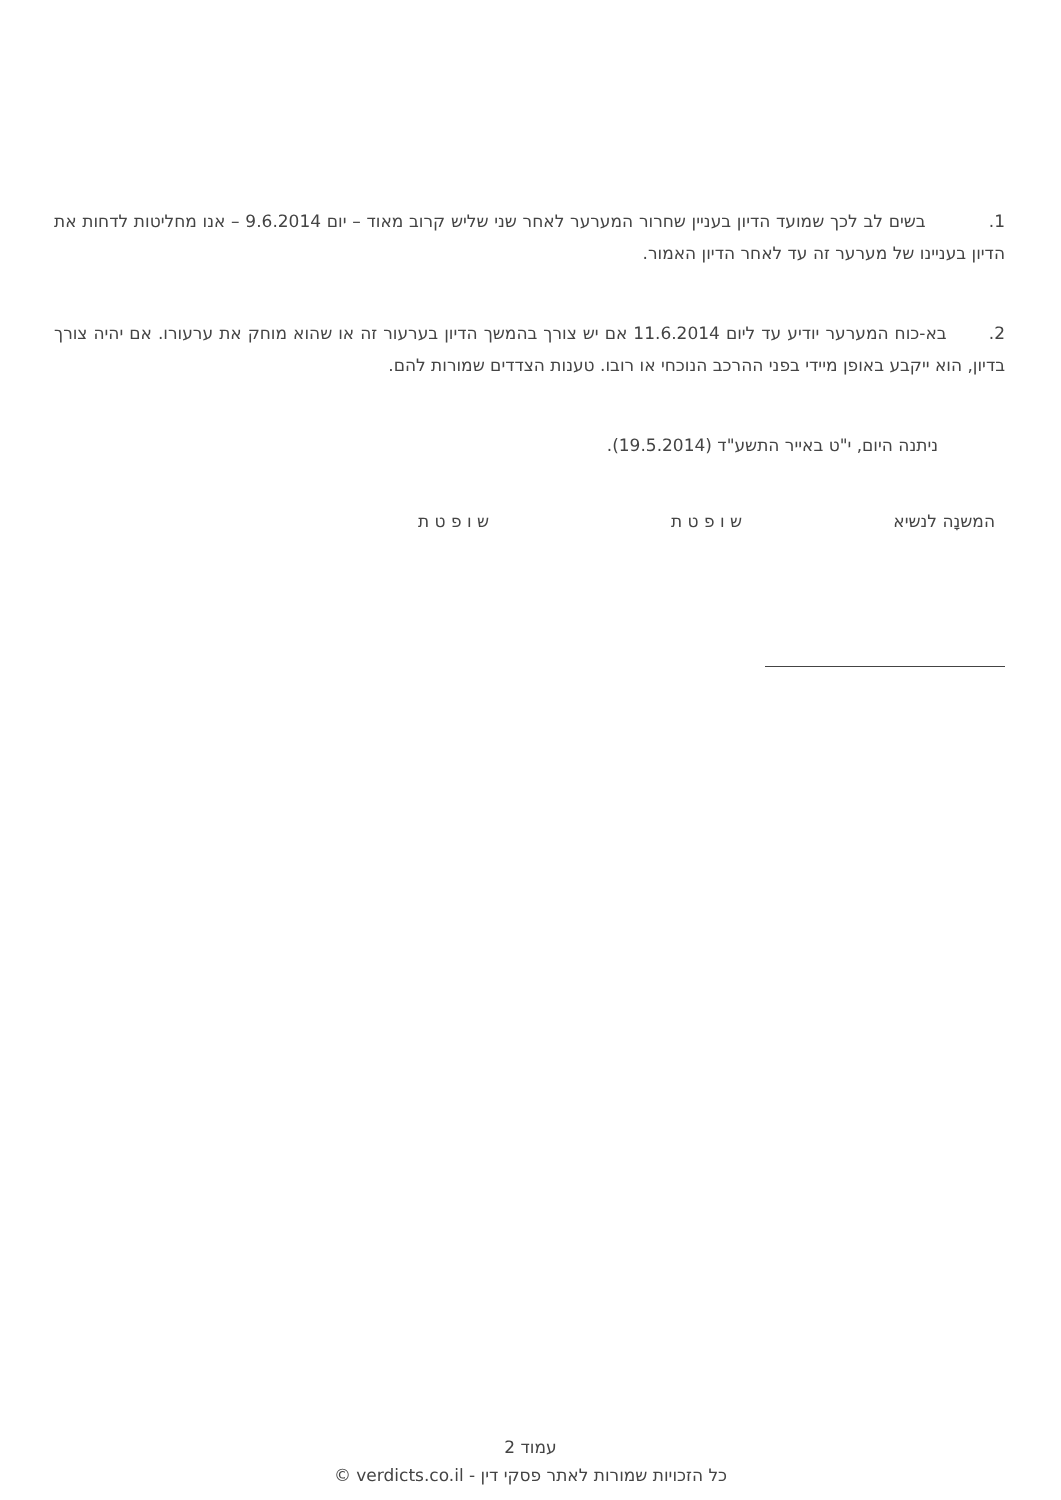1. בשים לב לכך שמועד הדיון בעניין שחרור המערער לאחר שני שליש קרוב מאוד – יום 9.6.2014 – אנו מחליטות לדחות את הדיון בעניינו של מערער זה עד לאחר הדיון האמור.
2. בא-כוח המערער יודיע עד ליום 11.6.2014 אם יש צורך בהמשך הדיון בערעור זה או שהוא מוחק את ערעורו. אם יהיה צורך בדיון, הוא ייקבע באופן מיידי בפני ההרכב הנוכחי או רובו. טענות הצדדים שמורות להם.
ניתנה היום, י"ט באייר התשע"ד (19.5.2014).
המשנָה לנשיא ש ו פ ט ת ש ו פ ט ת
עמוד 2
כל הזכויות שמורות לאתר פסקי דין - verdicts.co.il ©